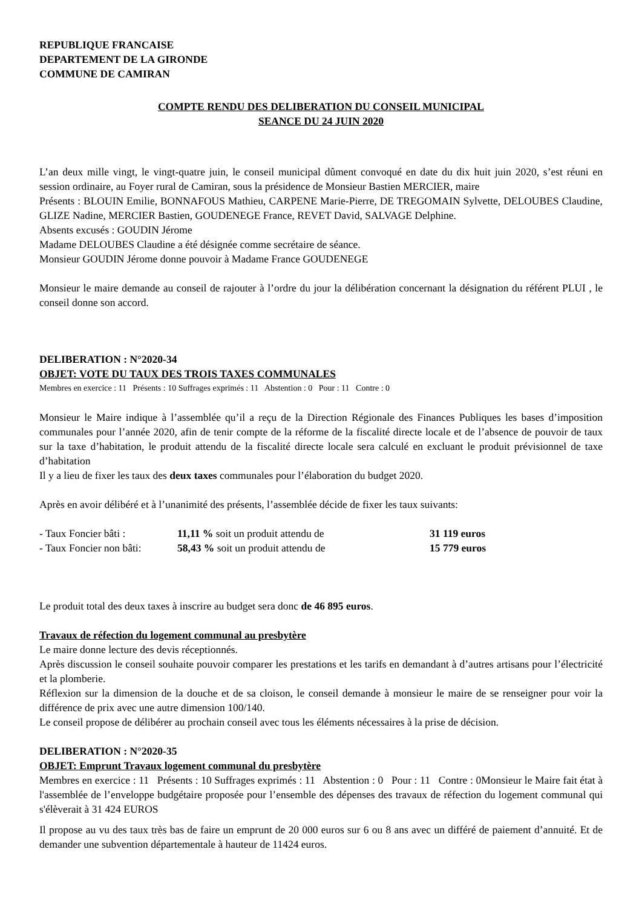REPUBLIQUE FRANCAISE
DEPARTEMENT DE LA GIRONDE
COMMUNE DE CAMIRAN
COMPTE RENDU DES DELIBERATION DU CONSEIL MUNICIPAL
SEANCE DU 24 JUIN 2020
L’an deux mille vingt, le vingt-quatre juin, le conseil municipal dûment convoqué en date du dix huit juin 2020, s’est réuni en session ordinaire, au Foyer rural de Camiran, sous la présidence de Monsieur Bastien MERCIER, maire
Présents : BLOUIN Emilie, BONNAFOUS Mathieu, CARPENE Marie-Pierre, DE TREGOMAIN Sylvette, DELOUBES Claudine, GLIZE Nadine, MERCIER Bastien, GOUDENEGE France, REVET David, SALVAGE Delphine.
Absents excusés : GOUDIN Jérome
Madame DELOUBES Claudine a été désignée comme secrétaire de séance.
Monsieur GOUDIN Jérome donne pouvoir à Madame France GOUDENEGE
Monsieur le maire demande au conseil de rajouter à l’ordre du jour la délibération concernant la désignation du référent PLUI , le conseil donne son accord.
DELIBERATION : N°2020-34
OBJET: VOTE DU TAUX DES TROIS TAXES COMMUNALES
Membres en exercice : 11 Présents : 10 Suffrages exprimés : 11 Abstention : 0 Pour : 11 Contre : 0
Monsieur le Maire indique à l’assemblée qu’il a reçu de la Direction Régionale des Finances Publiques les bases d’imposition communales pour l’année 2020, afin de tenir compte de la réforme de la fiscalité directe locale et de l’absence de pouvoir de taux sur la taxe d’habitation, le produit attendu de la fiscalité directe locale sera calculé en excluant le produit prévisionnel de taxe d’habitation
Il y a lieu de fixer les taux des deux taxes communales pour l’élaboration du budget 2020.
Après en avoir délibéré et à l’unanimité des présents, l’assemblée décide de fixer les taux suivants:
| - Taux Foncier bâti : | 11,11 % soit un produit attendu de | 31 119 euros |
| - Taux Foncier non bâti: | 58,43 % soit un produit attendu de | 15 779 euros |
Le produit total des deux taxes à inscrire au budget sera donc de 46 895 euros.
Travaux de réfection du logement communal au presbytère
Le maire donne lecture des devis réceptionnés.
Après discussion le conseil souhaite pouvoir comparer les prestations et les tarifs en demandant à d’autres artisans pour l’électricité et la plomberie.
Réflexion sur la dimension de la douche et de sa cloison, le conseil demande à monsieur le maire de se renseigner pour voir la différence de prix avec une autre dimension 100/140.
Le conseil propose de délibérer au prochain conseil avec tous les éléments nécessaires à la prise de décision.
DELIBERATION : N°2020-35
OBJET: Emprunt Travaux logement communal du presbytère
Membres en exercice : 11 Présents : 10 Suffrages exprimés : 11 Abstention : 0 Pour : 11 Contre : 0Monsieur le Maire fait état à l'assemblée de l’enveloppe budgétaire proposée pour l’ensemble des dépenses des travaux de réfection du logement communal qui s'élèverait à 31 424 EUROS
Il propose au vu des taux très bas de faire un emprunt de 20 000 euros sur 6 ou 8 ans avec un différé de paiement d’annuité. Et de demander une subvention départementale à hauteur de 11424 euros.